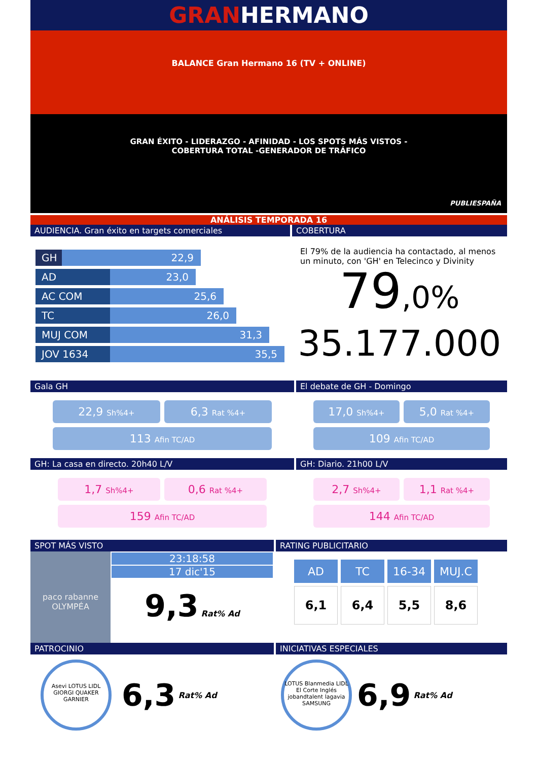GRANHERMANO
BALANCE Gran Hermano 16 (TV + ONLINE)
GRAN ÉXITO - LIDERAZGO - AFINIDAD - LOS SPOTS MÁS VISTOS -
COBERTURA TOTAL -GENERADOR DE TRÁFICO
PUBLIESPAÑA
ANÁLISIS TEMPORADA 16
AUDIENCIA. Gran éxito en targets comerciales
GH 22,9
AD 23,0
AC COM 25,6
TC 26,0
MUJ COM 31,3
JOV 1634 35,5
COBERTURA
El 79% de la audiencia ha contactado, al menos un minuto, con 'GH' en Telecinco y Divinity
79,0%
35.177.000
Gala GH
22,9 Sh%4+
6,3 Rat %4+
113 Afin TC/AD
El debate de GH - Domingo
17,0 Sh%4+
5,0 Rat %4+
109 Afin TC/AD
GH: La casa en directo. 20h40 L/V
1,7 Sh%4+
0,6 Rat %4+
159 Afin TC/AD
GH: Diario. 21h00 L/V
2,7 Sh%4+
1,1 Rat %4+
144 Afin TC/AD
SPOT MÁS VISTO
paco rabanne OLYMPÉA
23:18:58
17 dic'15
9,3 Rat% Ad
RATING PUBLICITARIO
| AD | TC | 16-34 | MUJ.C |
| --- | --- | --- | --- |
| 6,1 | 6,4 | 5,5 | 8,6 |
PATROCINIO
Asevi LOTUS LIDL GIORGI QUAKER GARNIER
6,3 Rat% Ad
INICIATIVAS ESPECIALES
LOTUS Blanmedia LIDL El Corte Inglés jobandtalent lagavia SAMSUNG
6,9 Rat% Ad